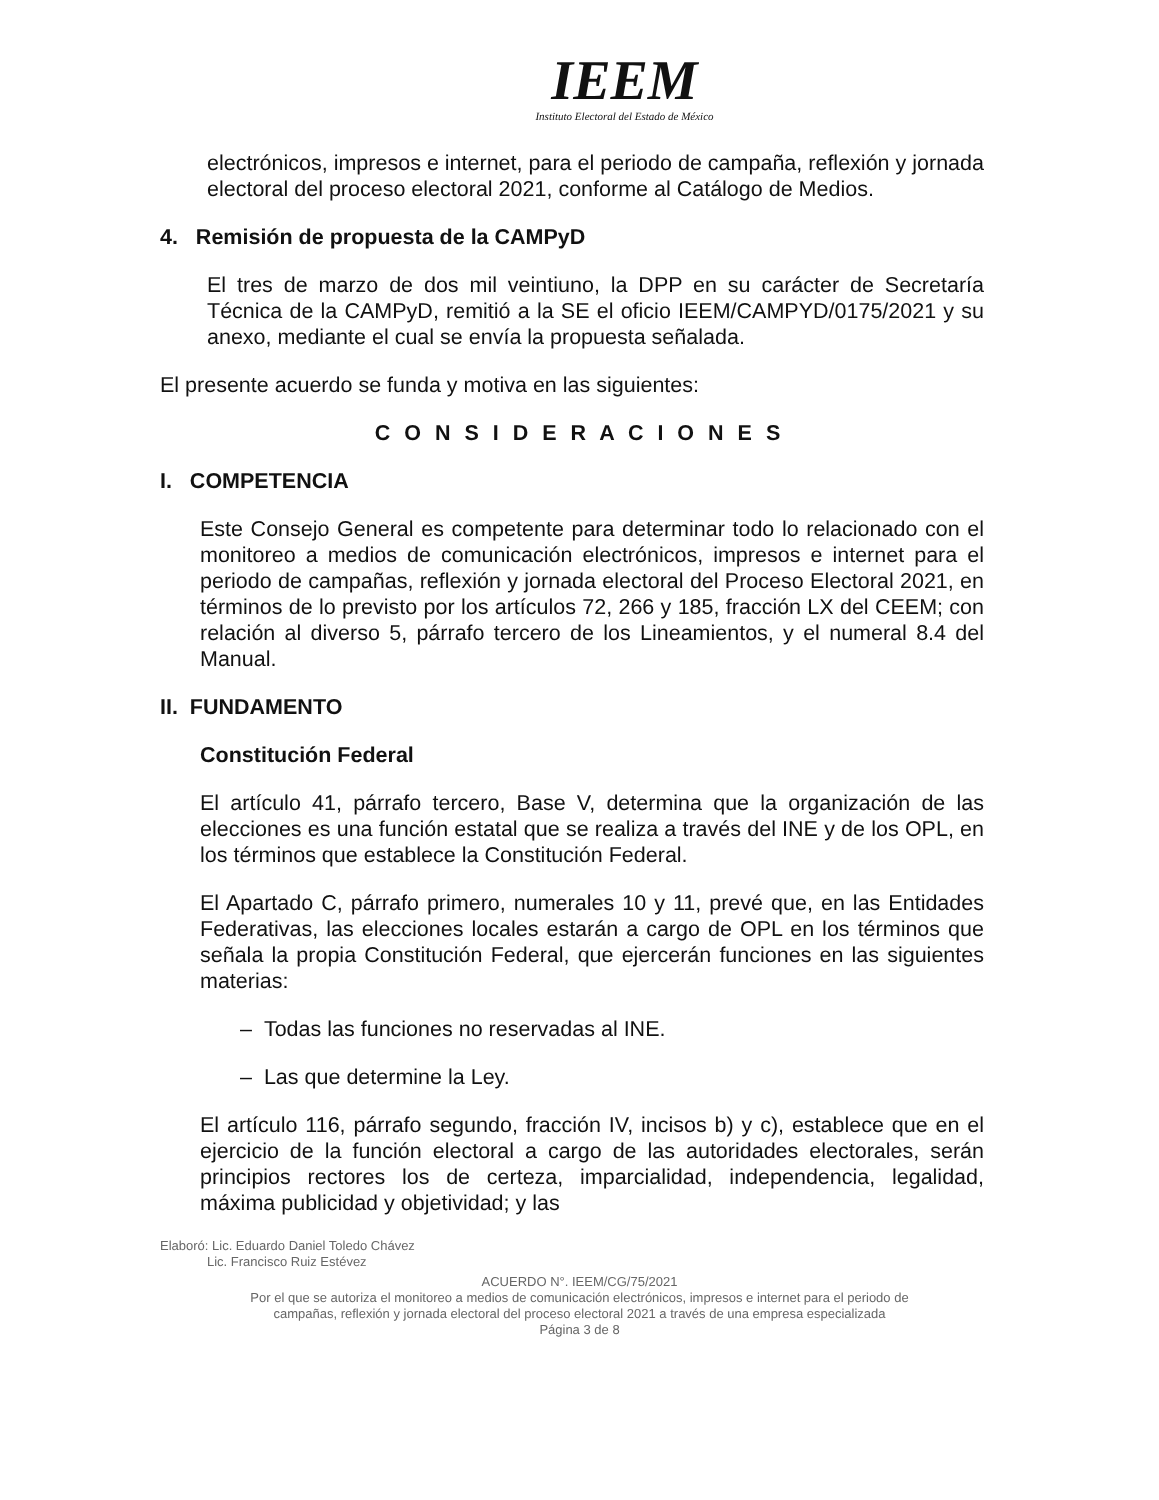IEEM
Instituto Electoral del Estado de México
electrónicos, impresos e internet, para el periodo de campaña, reflexión y jornada electoral del proceso electoral 2021, conforme al Catálogo de Medios.
4. Remisión de propuesta de la CAMPyD
El tres de marzo de dos mil veintiuno, la DPP en su carácter de Secretaría Técnica de la CAMPyD, remitió a la SE el oficio IEEM/CAMPYD/0175/2021 y su anexo, mediante el cual se envía la propuesta señalada.
El presente acuerdo se funda y motiva en las siguientes:
C O N S I D E R A C I O N E S
I. COMPETENCIA
Este Consejo General es competente para determinar todo lo relacionado con el monitoreo a medios de comunicación electrónicos, impresos e internet para el periodo de campañas, reflexión y jornada electoral del Proceso Electoral 2021, en términos de lo previsto por los artículos 72, 266 y 185, fracción LX del CEEM; con relación al diverso 5, párrafo tercero de los Lineamientos, y el numeral 8.4 del Manual.
II. FUNDAMENTO
Constitución Federal
El artículo 41, párrafo tercero, Base V, determina que la organización de las elecciones es una función estatal que se realiza a través del INE y de los OPL, en los términos que establece la Constitución Federal.
El Apartado C, párrafo primero, numerales 10 y 11, prevé que, en las Entidades Federativas, las elecciones locales estarán a cargo de OPL en los términos que señala la propia Constitución Federal, que ejercerán funciones en las siguientes materias:
– Todas las funciones no reservadas al INE.
– Las que determine la Ley.
El artículo 116, párrafo segundo, fracción IV, incisos b) y c), establece que en el ejercicio de la función electoral a cargo de las autoridades electorales, serán principios rectores los de certeza, imparcialidad, independencia, legalidad, máxima publicidad y objetividad; y las
Elaboró: Lic. Eduardo Daniel Toledo Chávez
Lic. Francisco Ruiz Estévez
ACUERDO N°. IEEM/CG/75/2021
Por el que se autoriza el monitoreo a medios de comunicación electrónicos, impresos e internet para el periodo de
campañas, reflexión y jornada electoral del proceso electoral 2021 a través de una empresa especializada
Página 3 de 8